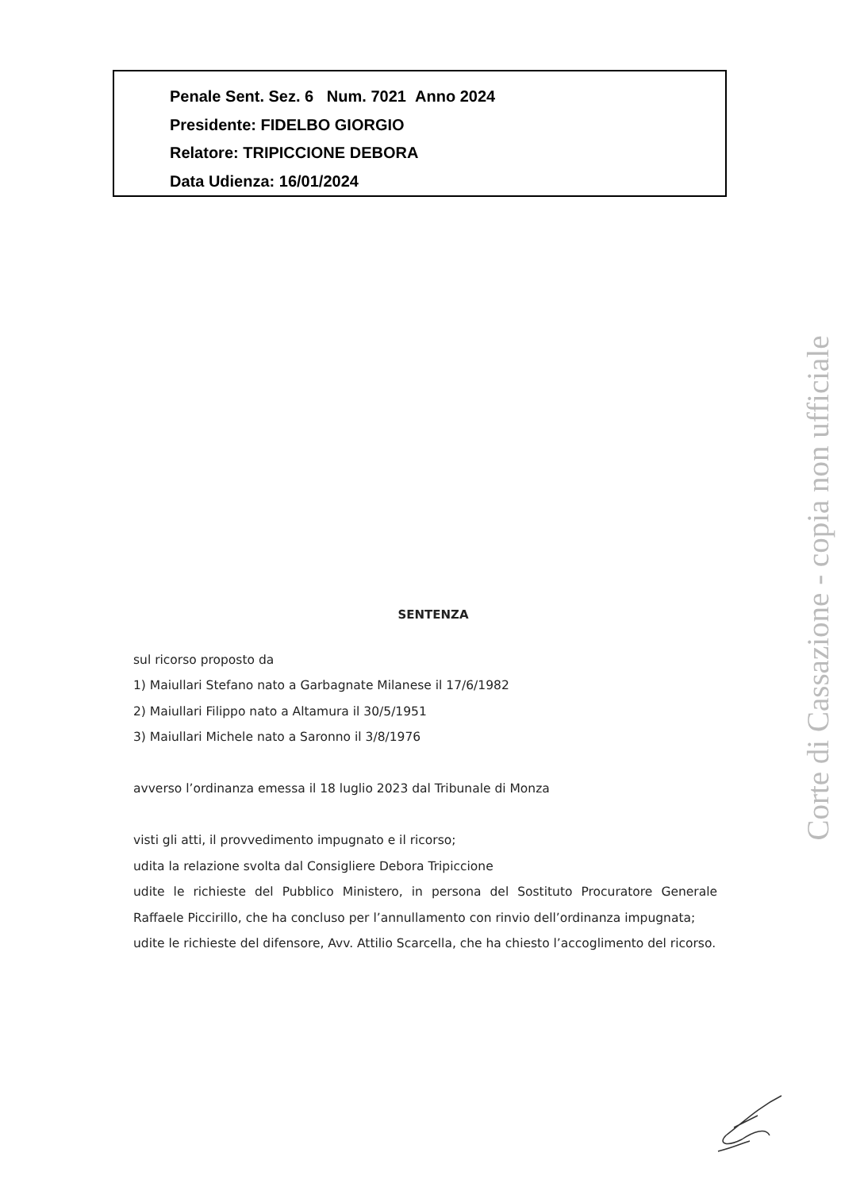Penale Sent. Sez. 6 Num. 7021 Anno 2024
Presidente: FIDELBO GIORGIO
Relatore: TRIPICCIONE DEBORA
Data Udienza: 16/01/2024
SENTENZA
sul ricorso proposto da
1) Maiullari Stefano nato a Garbagnate Milanese il 17/6/1982
2) Maiullari Filippo nato a Altamura il 30/5/1951
3) Maiullari Michele nato a Saronno il 3/8/1976
avverso l’ordinanza emessa il 18 luglio 2023 dal Tribunale di Monza
visti gli atti, il provvedimento impugnato e il ricorso;
udita la relazione svolta dal Consigliere Debora Tripiccione
udite le richieste del Pubblico Ministero, in persona del Sostituto Procuratore Generale Raffaele Piccirillo, che ha concluso per l’annullamento con rinvio dell’ordinanza impugnata;
udite le richieste del difensore, Avv. Attilio Scarcella, che ha chiesto l’accoglimento del ricorso.
Corte di Cassazione - copia non ufficiale